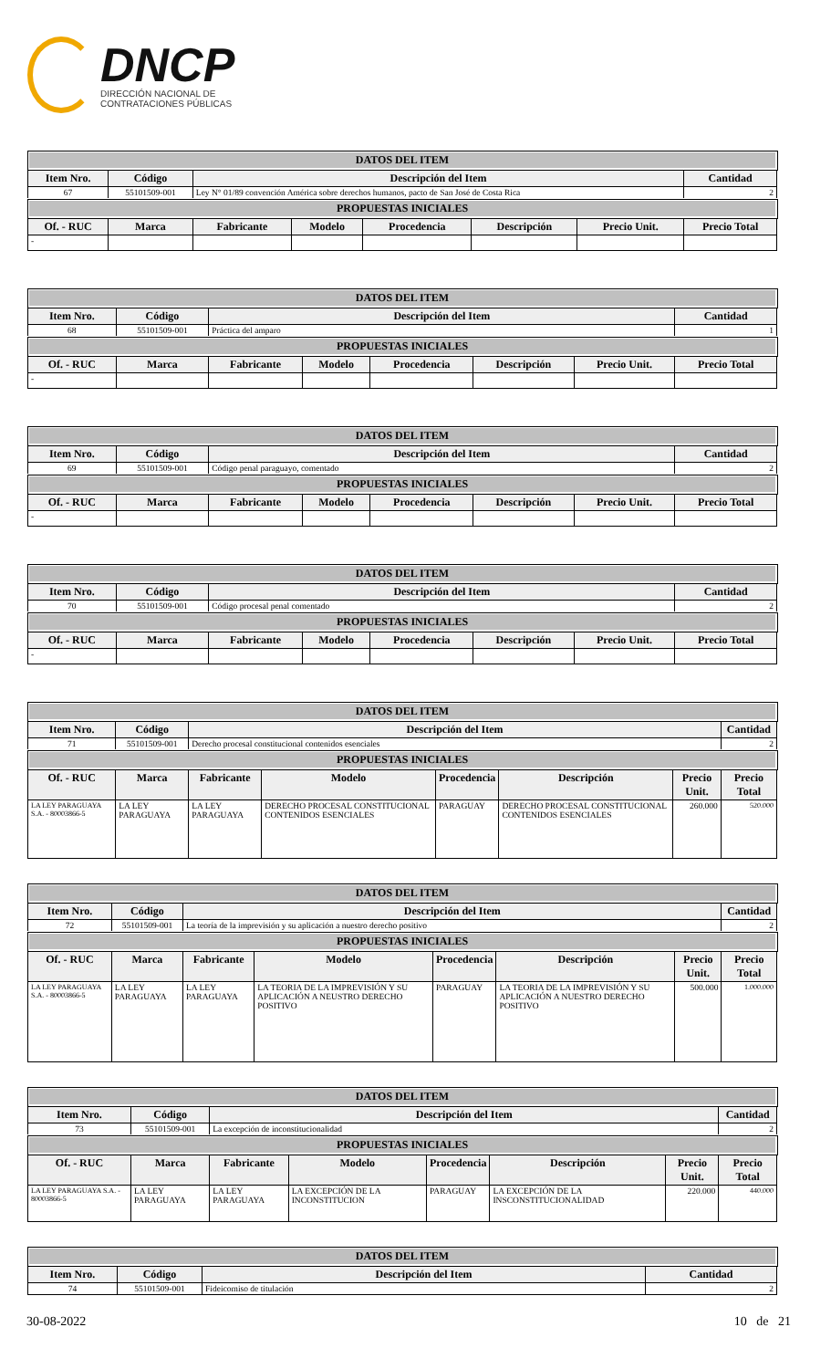DNCP
DIRECCIÓN NACIONAL DE
CONTRATACIONES PÚBLICAS
| DATOS DEL ITEM | | | | | | | |
| --- | --- | --- | --- | --- | --- | --- | --- |
| Item Nro. | Código | Descripción del Item | | | | | Cantidad |
| 67 | 55101509-001 | Ley N° 01/89 convención América sobre derechos humanos, pacto de San José de Costa Rica | | | | | 2 |
| PROPUESTAS INICIALES | | | | | | | |
| Of. - RUC | Marca | Fabricante | Modelo | Procedencia | Descripción | Precio Unit. | Precio Total |
| - | | | | | | | |
| DATOS DEL ITEM | | | | | | | |
| --- | --- | --- | --- | --- | --- | --- | --- |
| Item Nro. | Código | Descripción del Item | | | | | Cantidad |
| 68 | 55101509-001 | Práctica del amparo | | | | | 1 |
| PROPUESTAS INICIALES | | | | | | | |
| Of. - RUC | Marca | Fabricante | Modelo | Procedencia | Descripción | Precio Unit. | Precio Total |
| - | | | | | | | |
| DATOS DEL ITEM | | | | | | | |
| --- | --- | --- | --- | --- | --- | --- | --- |
| Item Nro. | Código | Descripción del Item | | | | | Cantidad |
| 69 | 55101509-001 | Código penal paraguayo, comentado | | | | | 2 |
| PROPUESTAS INICIALES | | | | | | | |
| Of. - RUC | Marca | Fabricante | Modelo | Procedencia | Descripción | Precio Unit. | Precio Total |
| - | | | | | | | |
| DATOS DEL ITEM | | | | | | | |
| --- | --- | --- | --- | --- | --- | --- | --- |
| Item Nro. | Código | Descripción del Item | | | | | Cantidad |
| 70 | 55101509-001 | Código procesal penal comentado | | | | | 2 |
| PROPUESTAS INICIALES | | | | | | | |
| Of. - RUC | Marca | Fabricante | Modelo | Procedencia | Descripción | Precio Unit. | Precio Total |
| - | | | | | | | |
| DATOS DEL ITEM | | | | | | | |
| --- | --- | --- | --- | --- | --- | --- | --- |
| Item Nro. | Código | Descripción del Item | | | | | Cantidad |
| 71 | 55101509-001 | Derecho procesal constitucional contenidos esenciales | | | | | 2 |
| PROPUESTAS INICIALES | | | | | | | |
| Of. - RUC | Marca | Fabricante | Modelo | Procedencia | Descripción | Precio Unit. | Precio Total |
| LA LEY PARAGUAYA S.A. - 80003866-5 | LA LEY PARAGUAYA | LA LEY PARAGUAYA | DERECHO PROCESAL CONSTITUCIONAL CONTENIDOS ESENCIALES | PARAGUAY | DERECHO PROCESAL CONSTITUCIONAL CONTENIDOS ESENCIALES | 260.000 | 520.000 |
| DATOS DEL ITEM | | | | | | | |
| --- | --- | --- | --- | --- | --- | --- | --- |
| Item Nro. | Código | Descripción del Item | | | | | Cantidad |
| 72 | 55101509-001 | La teoría de la imprevisión y su aplicación a nuestro derecho positivo | | | | | 2 |
| PROPUESTAS INICIALES | | | | | | | |
| Of. - RUC | Marca | Fabricante | Modelo | Procedencia | Descripción | Precio Unit. | Precio Total |
| LA LEY PARAGUAYA S.A. - 80003866-5 | LA LEY PARAGUAYA | LA LEY PARAGUAYA | LA TEORIA DE LA IMPREVISIÓN Y SU APLICACIÓN A NEUSTRO DERECHO POSITIVO | PARAGUAY | LA TEORIA DE LA IMPREVISIÓN Y SU APLICACIÓN A NUESTRO DERECHO POSITIVO | 500.000 | 1.000.000 |
| DATOS DEL ITEM | | | | | | | |
| --- | --- | --- | --- | --- | --- | --- | --- |
| Item Nro. | Código | Descripción del Item | | | | | Cantidad |
| 73 | 55101509-001 | La excepción de inconstitucionalidad | | | | | 2 |
| PROPUESTAS INICIALES | | | | | | | |
| Of. - RUC | Marca | Fabricante | Modelo | Procedencia | Descripción | Precio Unit. | Precio Total |
| LA LEY PARAGUAYA S.A. - 80003866-5 | LA LEY PARAGUAYA | LA LEY PARAGUAYA | LA EXCEPCIÓN DE LA INCONSTITUCION | PARAGUAY | LA EXCEPCIÓN DE LA INSCONSTITUCIONALIDAD | 220.000 | 440.000 |
| DATOS DEL ITEM | | | |
| --- | --- | --- | --- |
| Item Nro. | Código | Descripción del Item | Cantidad |
| 74 | 55101509-001 | Fideicomiso de titulación | 2 |
30-08-2022 10 de 21